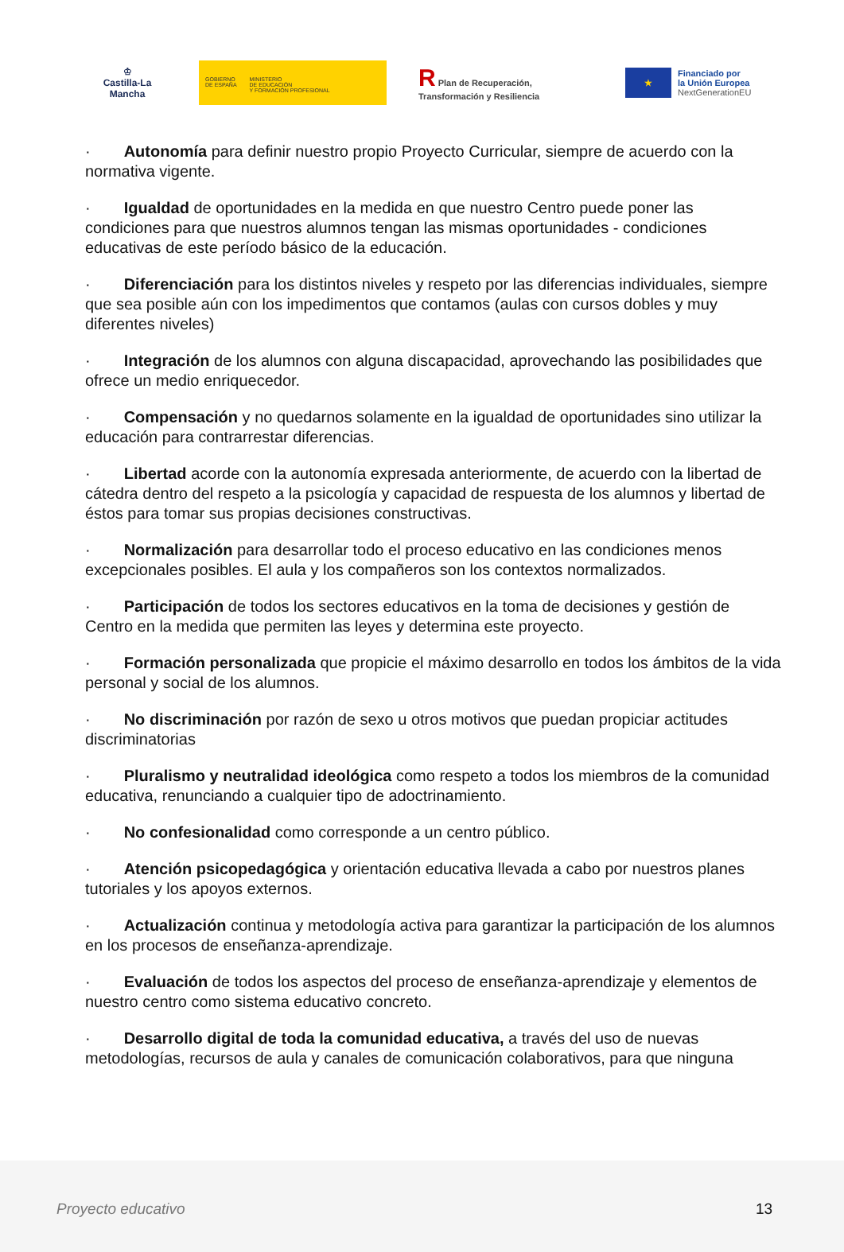♔
Castilla-La Mancha
GOBIERNO
DE ESPAÑA
MINISTERIO
DE EDUCACIÓN
Y FORMACIÓN PROFESIONAL
R Plan de Recuperación, Transformación y Resiliencia
★
Financiado por
la Unión Europea
NextGenerationEU
· Autonomía para definir nuestro propio Proyecto Curricular, siempre de acuerdo con la normativa vigente.
· Igualdad de oportunidades en la medida en que nuestro Centro puede poner las condiciones para que nuestros alumnos tengan las mismas oportunidades - condiciones educativas de este período básico de la educación.
· Diferenciación para los distintos niveles y respeto por las diferencias individuales, siempre que sea posible aún con los impedimentos que contamos (aulas con cursos dobles y muy diferentes niveles)
· Integración de los alumnos con alguna discapacidad, aprovechando las posibilidades que ofrece un medio enriquecedor.
· Compensación y no quedarnos solamente en la igualdad de oportunidades sino utilizar la educación para contrarrestar diferencias.
· Libertad acorde con la autonomía expresada anteriormente, de acuerdo con la libertad de cátedra dentro del respeto a la psicología y capacidad de respuesta de los alumnos y libertad de éstos para tomar sus propias decisiones constructivas.
· Normalización para desarrollar todo el proceso educativo en las condiciones menos excepcionales posibles. El aula y los compañeros son los contextos normalizados.
· Participación de todos los sectores educativos en la toma de decisiones y gestión de Centro en la medida que permiten las leyes y determina este proyecto.
· Formación personalizada que propicie el máximo desarrollo en todos los ámbitos de la vida personal y social de los alumnos.
· No discriminación por razón de sexo u otros motivos que puedan propiciar actitudes discriminatorias
· Pluralismo y neutralidad ideológica como respeto a todos los miembros de la comunidad educativa, renunciando a cualquier tipo de adoctrinamiento.
· No confesionalidad como corresponde a un centro público.
· Atención psicopedagógica y orientación educativa llevada a cabo por nuestros planes tutoriales y los apoyos externos.
· Actualización continua y metodología activa para garantizar la participación de los alumnos en los procesos de enseñanza-aprendizaje.
· Evaluación de todos los aspectos del proceso de enseñanza-aprendizaje y elementos de nuestro centro como sistema educativo concreto.
· Desarrollo digital de toda la comunidad educativa, a través del uso de nuevas metodologías, recursos de aula y canales de comunicación colaborativos, para que ninguna
Proyecto educativo 13